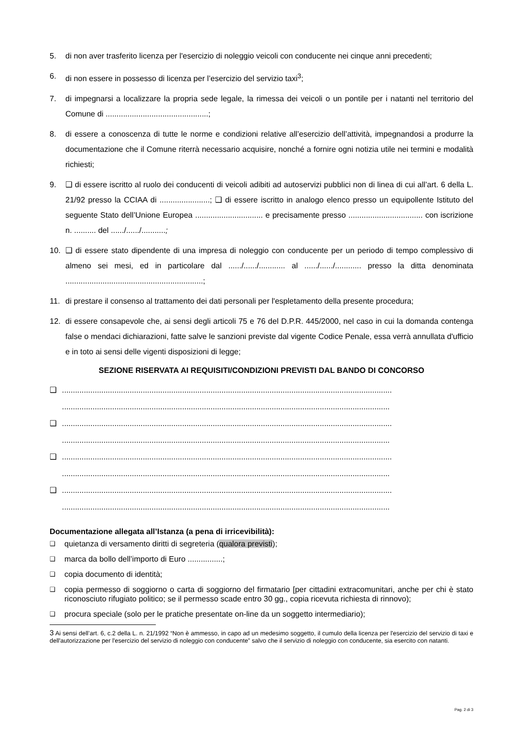5. di non aver trasferito licenza per l'esercizio di noleggio veicoli con conducente nei cinque anni precedenti;
6. di non essere in possesso di licenza per l’esercizio del servizio taxi<sup>3</sup>;
7. di impegnarsi a localizzare la propria sede legale, la rimessa dei veicoli o un pontile per i natanti nel territorio del Comune di ...............................................;
8. di essere a conoscenza di tutte le norme e condizioni relative all’esercizio dell’attività, impegnandosi a produrre la documentazione che il Comune riterrà necessario acquisire, nonché a fornire ogni notizia utile nei termini e modalità richiesti;
9. ❑ di essere iscritto al ruolo dei conducenti di veicoli adibiti ad autoservizi pubblici non di linea di cui all’art. 6 della L. 21/92 presso la CCIAA di .......................; ❑ di essere iscritto in analogo elenco presso un equipollente Istituto del seguente Stato dell’Unione Europea ............................... e precisamente presso .................................. con iscrizione n. .......... del ....../....../...........;
10. ❑ di essere stato dipendente di una impresa di noleggio con conducente per un periodo di tempo complessivo di almeno sei mesi, ed in particolare dal ....../....../............ al ....../....../............ presso la ditta denominata ...............................................................;
11. di prestare il consenso al trattamento dei dati personali per l'espletamento della presente procedura;
12. di essere consapevole che, ai sensi degli articoli 75 e 76 del D.P.R. 445/2000, nel caso in cui la domanda contenga false o mendaci dichiarazioni, fatte salve le sanzioni previste dal vigente Codice Penale, essa verrà annullata d'ufficio e in toto ai sensi delle vigenti disposizioni di legge;
SEZIONE RISERVATA AI REQUISITI/CONDIZIONI PREVISTI DAL BANDO DI CONCORSO
❑ .......................................................................................................................................................
......................................................................................................................................................
❑ .......................................................................................................................................................
......................................................................................................................................................
❑ .......................................................................................................................................................
......................................................................................................................................................
❑ .......................................................................................................................................................
......................................................................................................................................................
Documentazione allegata all’Istanza (a pena di irricevibilità):
❑ quietanza di versamento diritti di segreteria (qualora previsti);
❑ marca da bollo dell’importo di Euro ................;
❑ copia documento di identità;
❑ copia permesso di soggiorno o carta di soggiorno del firmatario [per cittadini extracomunitari, anche per chi è stato riconosciuto rifugiato politico; se il permesso scade entro 30 gg., copia ricevuta richiesta di rinnovo);
❑ procura speciale (solo per le pratiche presentate on-line da un soggetto intermediario);
3 Ai sensi dell’art. 6, c.2 della L. n. 21/1992 “Non è ammesso, in capo ad un medesimo soggetto, il cumulo della licenza per l'esercizio del servizio di taxi e dell'autorizzazione per l'esercizio del servizio di noleggio con conducente” salvo che il servizio di noleggio con conducente, sia esercito con natanti.
Pag. 2 di 3